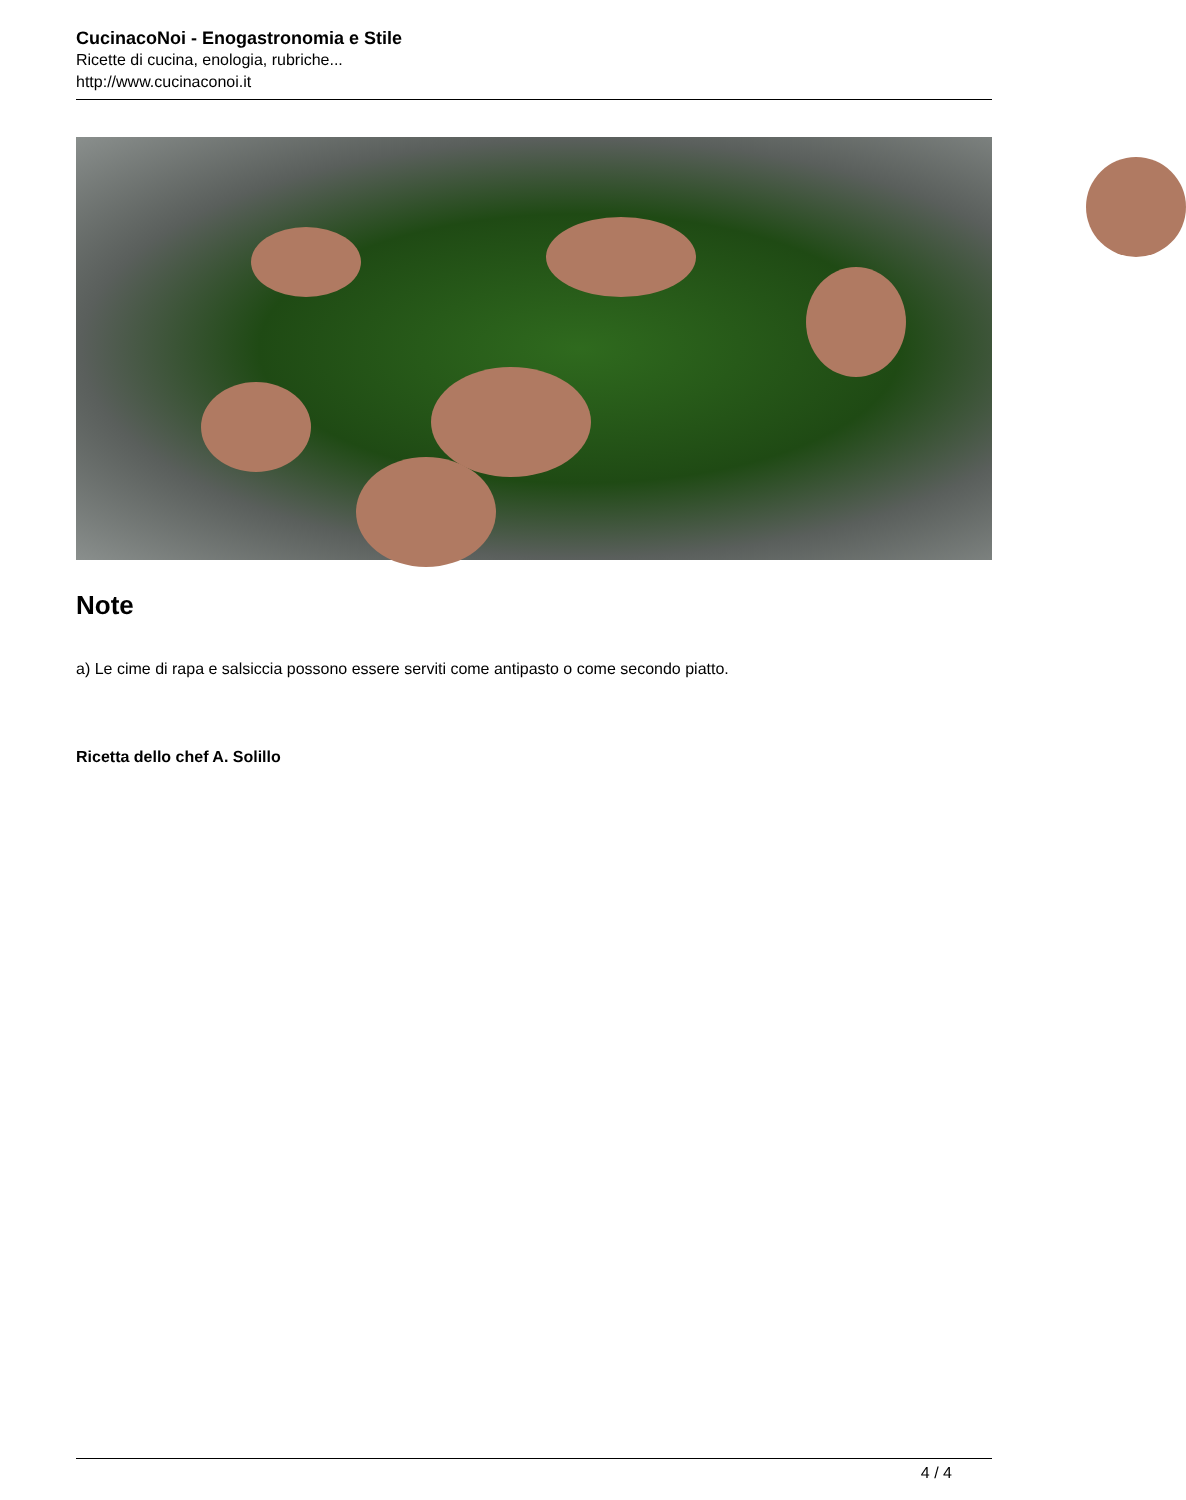CucinacoNoi - Enogastronomia e Stile
Ricette di cucina, enologia, rubriche...
http://www.cucinaconoi.it
Note
a) Le cime di rapa e salsiccia possono essere serviti come antipasto o come secondo piatto.
Ricetta dello chef A. Solillo
4 / 4